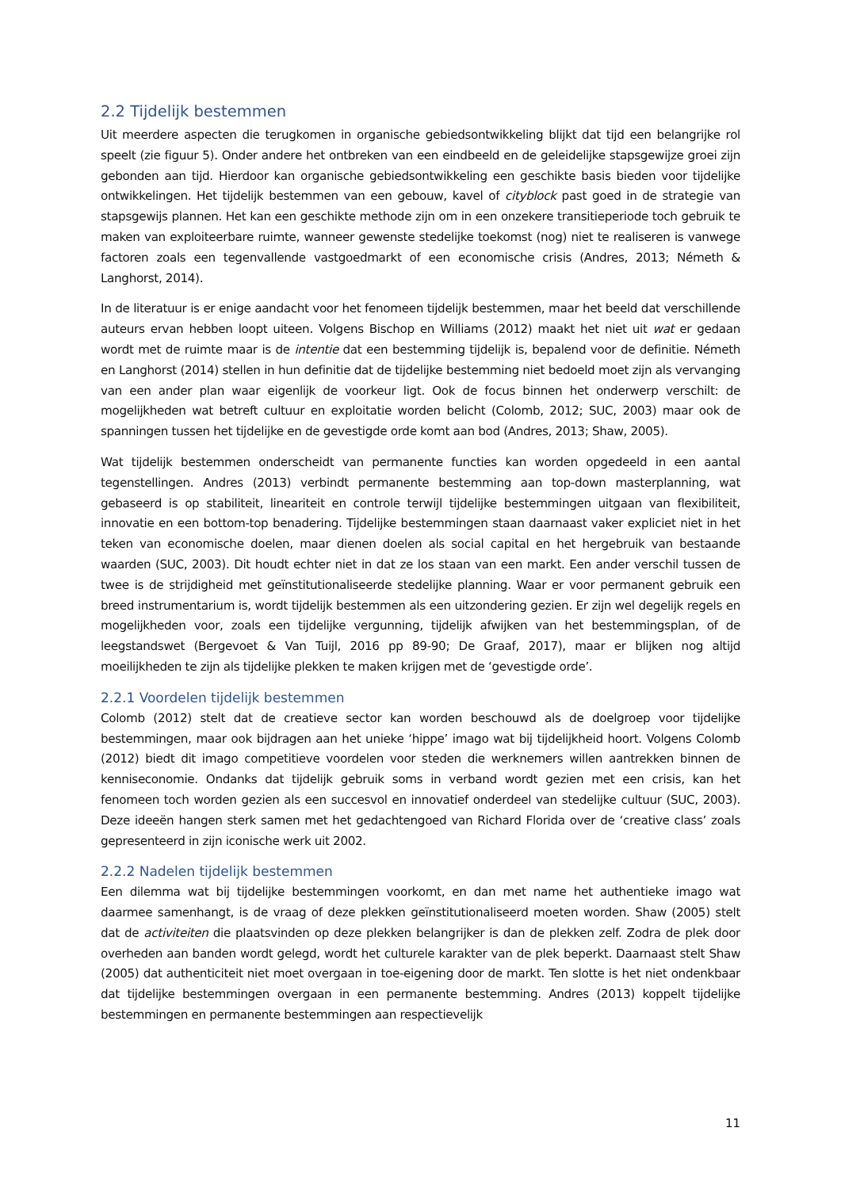2.2 Tijdelijk bestemmen
Uit meerdere aspecten die terugkomen in organische gebiedsontwikkeling blijkt dat tijd een belangrijke rol speelt (zie figuur 5). Onder andere het ontbreken van een eindbeeld en de geleidelijke stapsgewijze groei zijn gebonden aan tijd. Hierdoor kan organische gebiedsontwikkeling een geschikte basis bieden voor tijdelijke ontwikkelingen. Het tijdelijk bestemmen van een gebouw, kavel of cityblock past goed in de strategie van stapsgewijs plannen. Het kan een geschikte methode zijn om in een onzekere transitieperiode toch gebruik te maken van exploiteerbare ruimte, wanneer gewenste stedelijke toekomst (nog) niet te realiseren is vanwege factoren zoals een tegenvallende vastgoedmarkt of een economische crisis (Andres, 2013; Németh & Langhorst, 2014).
In de literatuur is er enige aandacht voor het fenomeen tijdelijk bestemmen, maar het beeld dat verschillende auteurs ervan hebben loopt uiteen. Volgens Bischop en Williams (2012) maakt het niet uit wat er gedaan wordt met de ruimte maar is de intentie dat een bestemming tijdelijk is, bepalend voor de definitie. Németh en Langhorst (2014) stellen in hun definitie dat de tijdelijke bestemming niet bedoeld moet zijn als vervanging van een ander plan waar eigenlijk de voorkeur ligt. Ook de focus binnen het onderwerp verschilt: de mogelijkheden wat betreft cultuur en exploitatie worden belicht (Colomb, 2012; SUC, 2003) maar ook de spanningen tussen het tijdelijke en de gevestigde orde komt aan bod (Andres, 2013; Shaw, 2005).
Wat tijdelijk bestemmen onderscheidt van permanente functies kan worden opgedeeld in een aantal tegenstellingen. Andres (2013) verbindt permanente bestemming aan top-down masterplanning, wat gebaseerd is op stabiliteit, lineariteit en controle terwijl tijdelijke bestemmingen uitgaan van flexibiliteit, innovatie en een bottom-top benadering. Tijdelijke bestemmingen staan daarnaast vaker expliciet niet in het teken van economische doelen, maar dienen doelen als social capital en het hergebruik van bestaande waarden (SUC, 2003). Dit houdt echter niet in dat ze los staan van een markt. Een ander verschil tussen de twee is de strijdigheid met geïnstitutionaliseerde stedelijke planning. Waar er voor permanent gebruik een breed instrumentarium is, wordt tijdelijk bestemmen als een uitzondering gezien. Er zijn wel degelijk regels en mogelijkheden voor, zoals een tijdelijke vergunning, tijdelijk afwijken van het bestemmingsplan, of de leegstandswet (Bergevoet & Van Tuijl, 2016 pp 89-90; De Graaf, 2017), maar er blijken nog altijd moeilijkheden te zijn als tijdelijke plekken te maken krijgen met de ‘gevestigde orde’.
2.2.1 Voordelen tijdelijk bestemmen
Colomb (2012) stelt dat de creatieve sector kan worden beschouwd als de doelgroep voor tijdelijke bestemmingen, maar ook bijdragen aan het unieke ‘hippe’ imago wat bij tijdelijkheid hoort. Volgens Colomb (2012) biedt dit imago competitieve voordelen voor steden die werknemers willen aantrekken binnen de kenniseconomie. Ondanks dat tijdelijk gebruik soms in verband wordt gezien met een crisis, kan het fenomeen toch worden gezien als een succesvol en innovatief onderdeel van stedelijke cultuur (SUC, 2003). Deze ideeën hangen sterk samen met het gedachtengoed van Richard Florida over de ‘creative class’ zoals gepresenteerd in zijn iconische werk uit 2002.
2.2.2 Nadelen tijdelijk bestemmen
Een dilemma wat bij tijdelijke bestemmingen voorkomt, en dan met name het authentieke imago wat daarmee samenhangt, is de vraag of deze plekken geïnstitutionaliseerd moeten worden. Shaw (2005) stelt dat de activiteiten die plaatsvinden op deze plekken belangrijker is dan de plekken zelf. Zodra de plek door overheden aan banden wordt gelegd, wordt het culturele karakter van de plek beperkt. Daarnaast stelt Shaw (2005) dat authenticiteit niet moet overgaan in toe-eigening door de markt. Ten slotte is het niet ondenkbaar dat tijdelijke bestemmingen overgaan in een permanente bestemming. Andres (2013) koppelt tijdelijke bestemmingen en permanente bestemmingen aan respectievelijk
11